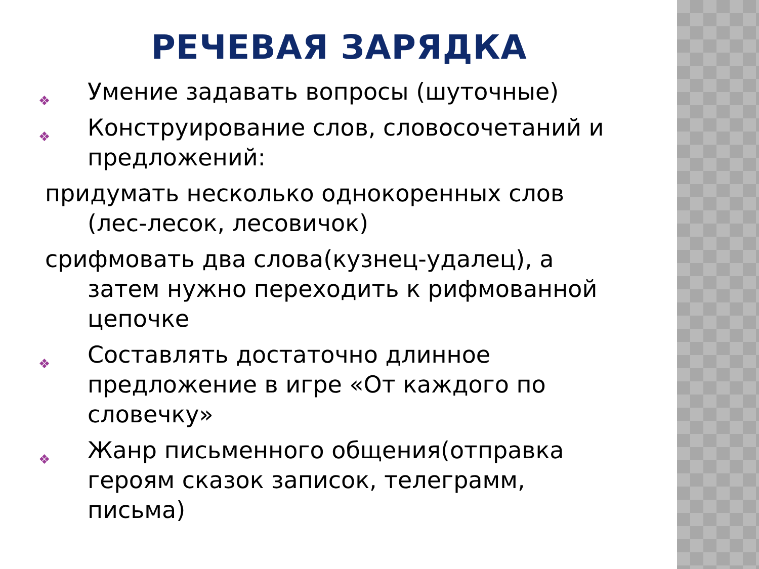РЕЧЕВАЯ ЗАРЯДКА
❖ Умение задавать вопросы (шуточные)
❖ Конструирование слов, словосочетаний и предложений:
придумать несколько однокоренных слов (лес-лесок, лесовичок)
срифмовать два слова(кузнец-удалец), а затем нужно переходить к рифмованной цепочке
❖ Составлять достаточно длинное предложение в игре «От каждого по словечку»
❖ Жанр письменного общения(отправка героям сказок записок, телеграмм, письма)